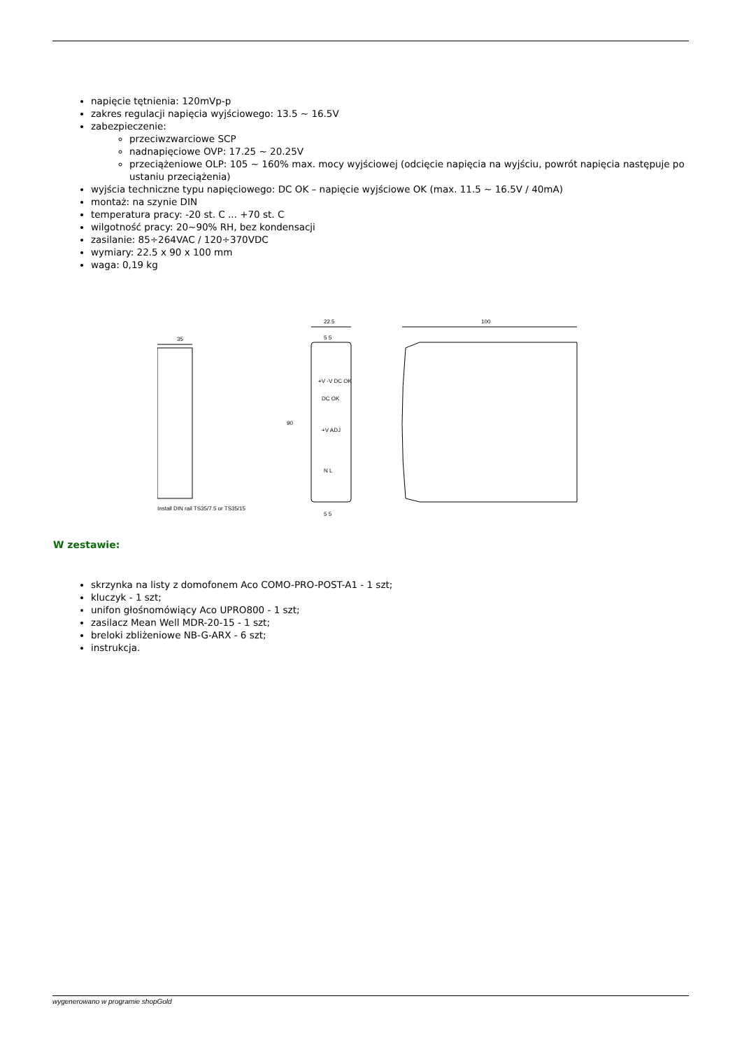napięcie tętnienia: 120mVp-p
zakres regulacji napięcia wyjściowego: 13.5 ~ 16.5V
zabezpieczenie:
przeciwzwarciowe SCP
nadnapięciowe OVP: 17.25 ~ 20.25V
przeciążeniowe OLP: 105 ~ 160% max. mocy wyjściowej (odcięcie napięcia na wyjściu, powrót napięcia następuje po ustaniu przeciążenia)
wyjścia techniczne typu napięciowego: DC OK – napięcie wyjściowe OK (max. 11.5 ~ 16.5V / 40mA)
montaż: na szynie DIN
temperatura pracy: -20 st. C ... +70 st. C
wilgotność pracy: 20~90% RH, bez kondensacji
zasilanie: 85÷264VAC / 120÷370VDC
wymiary: 22.5 x 90 x 100 mm
waga: 0,19 kg
35
Install DIN rail TS35/7.5 or TS35/15
22.5
5 5
+V -V DC OK
DC OK
+V ADJ
90
N L
5 5
100
W zestawie:
skrzynka na listy z domofonem Aco COMO-PRO-POST-A1 - 1 szt;
kluczyk - 1 szt;
unifon głośnomówiący Aco UPRO800 - 1 szt;
zasilacz Mean Well MDR-20-15 - 1 szt;
breloki zbliżeniowe NB-G-ARX - 6 szt;
instrukcja.
wygenerowano w programie shopGold